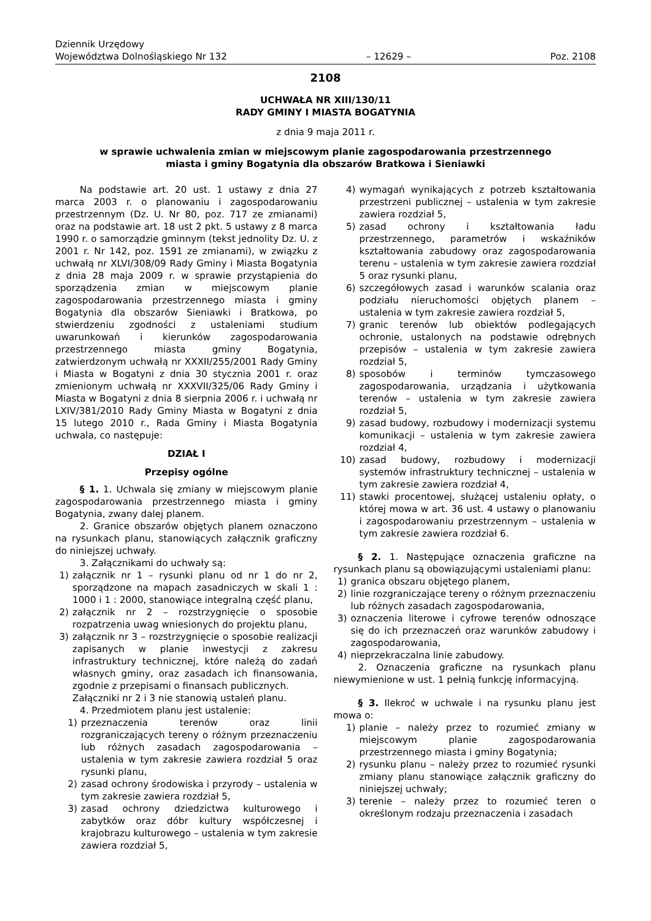Dziennik Urzędowy
Województwa Dolnośląskiego Nr 132
– 12629 –
Poz. 2108
2108
UCHWAŁA NR XIII/130/11
RADY GMINY I MIASTA BOGATYNIA
z dnia 9 maja 2011 r.
w sprawie uchwalenia zmian w miejscowym planie zagospodarowania przestrzennego
miasta i gminy Bogatynia dla obszarów Bratkowa i Sieniawki
Na podstawie art. 20 ust. 1 ustawy z dnia 27 marca 2003 r. o planowaniu i zagospodarowaniu przestrzennym (Dz. U. Nr 80, poz. 717 ze zmianami) oraz na podstawie art. 18 ust 2 pkt. 5 ustawy z 8 marca 1990 r. o samorządzie gminnym (tekst jednolity Dz. U. z 2001 r. Nr 142, poz. 1591 ze zmianami), w związku z uchwałą nr XLVI/308/09 Rady Gminy i Miasta Bogatynia z dnia 28 maja 2009 r. w sprawie przystąpienia do sporządzenia zmian w miejscowym planie zagospodarowania przestrzennego miasta i gminy Bogatynia dla obszarów Sieniawki i Bratkowa, po stwierdzeniu zgodności z ustaleniami studium uwarunkowań i kierunków zagospodarowania przestrzennego miasta gminy Bogatynia, zatwierdzonym uchwałą nr XXXII/255/2001 Rady Gminy i Miasta w Bogatyni z dnia 30 stycznia 2001 r. oraz zmienionym uchwałą nr XXXVII/325/06 Rady Gminy i Miasta w Bogatyni z dnia 8 sierpnia 2006 r. i uchwałą nr LXIV/381/2010 Rady Gminy Miasta w Bogatyni z dnia 15 lutego 2010 r., Rada Gminy i Miasta Bogatynia uchwala, co następuje:
DZIAŁ I
Przepisy ogólne
§ 1. 1. Uchwala się zmiany w miejscowym planie zagospodarowania przestrzennego miasta i gminy Bogatynia, zwany dalej planem.
2. Granice obszarów objętych planem oznaczono na rysunkach planu, stanowiących załącznik graficzny do niniejszej uchwały.
3. Załącznikami do uchwały są:
1) załącznik nr 1 – rysunki planu od nr 1 do nr 2, sporządzone na mapach zasadniczych w skali 1 : 1000 i 1 : 2000, stanowiące integralną część planu,
2) załącznik nr 2 – rozstrzygnięcie o sposobie rozpatrzenia uwag wniesionych do projektu planu,
3) załącznik nr 3 – rozstrzygnięcie o sposobie realizacji zapisanych w planie inwestycji z zakresu infrastruktury technicznej, które należą do zadań własnych gminy, oraz zasadach ich finansowania, zgodnie z przepisami o finansach publicznych.
Załączniki nr 2 i 3 nie stanowią ustaleń planu.
4. Przedmiotem planu jest ustalenie:
1) przeznaczenia terenów oraz linii rozgraniczających tereny o różnym przeznaczeniu lub różnych zasadach zagospodarowania – ustalenia w tym zakresie zawiera rozdział 5 oraz rysunki planu,
2) zasad ochrony środowiska i przyrody – ustalenia w tym zakresie zawiera rozdział 5,
3) zasad ochrony dziedzictwa kulturowego i zabytków oraz dóbr kultury współczesnej i krajobrazu kulturowego – ustalenia w tym zakresie zawiera rozdział 5,
4) wymagań wynikających z potrzeb kształtowania przestrzeni publicznej – ustalenia w tym zakresie zawiera rozdział 5,
5) zasad ochrony i kształtowania ładu przestrzennego, parametrów i wskaźników kształtowania zabudowy oraz zagospodarowania terenu – ustalenia w tym zakresie zawiera rozdział 5 oraz rysunki planu,
6) szczegółowych zasad i warunków scalania oraz podziału nieruchomości objętych planem – ustalenia w tym zakresie zawiera rozdział 5,
7) granic terenów lub obiektów podlegających ochronie, ustalonych na podstawie odrębnych przepisów – ustalenia w tym zakresie zawiera rozdział 5,
8) sposobów i terminów tymczasowego zagospodarowania, urządzania i użytkowania terenów – ustalenia w tym zakresie zawiera rozdział 5,
9) zasad budowy, rozbudowy i modernizacji systemu komunikacji – ustalenia w tym zakresie zawiera rozdział 4,
10) zasad budowy, rozbudowy i modernizacji systemów infrastruktury technicznej – ustalenia w tym zakresie zawiera rozdział 4,
11) stawki procentowej, służącej ustaleniu opłaty, o której mowa w art. 36 ust. 4 ustawy o planowaniu i zagospodarowaniu przestrzennym – ustalenia w tym zakresie zawiera rozdział 6.
§ 2. 1. Następujące oznaczenia graficzne na rysunkach planu są obowiązującymi ustaleniami planu:
1) granica obszaru objętego planem,
2) linie rozgraniczające tereny o różnym przeznaczeniu lub różnych zasadach zagospodarowania,
3) oznaczenia literowe i cyfrowe terenów odnoszące się do ich przeznaczeń oraz warunków zabudowy i zagospodarowania,
4) nieprzekraczalna linie zabudowy.
2. Oznaczenia graficzne na rysunkach planu niewymienione w ust. 1 pełnią funkcję informacyjną.
§ 3. Ilekroć w uchwale i na rysunku planu jest mowa o:
1) planie – należy przez to rozumieć zmiany w miejscowym planie zagospodarowania przestrzennego miasta i gminy Bogatynia;
2) rysunku planu – należy przez to rozumieć rysunki zmiany planu stanowiące załącznik graficzny do niniejszej uchwały;
3) terenie – należy przez to rozumieć teren o określonym rodzaju przeznaczenia i zasadach